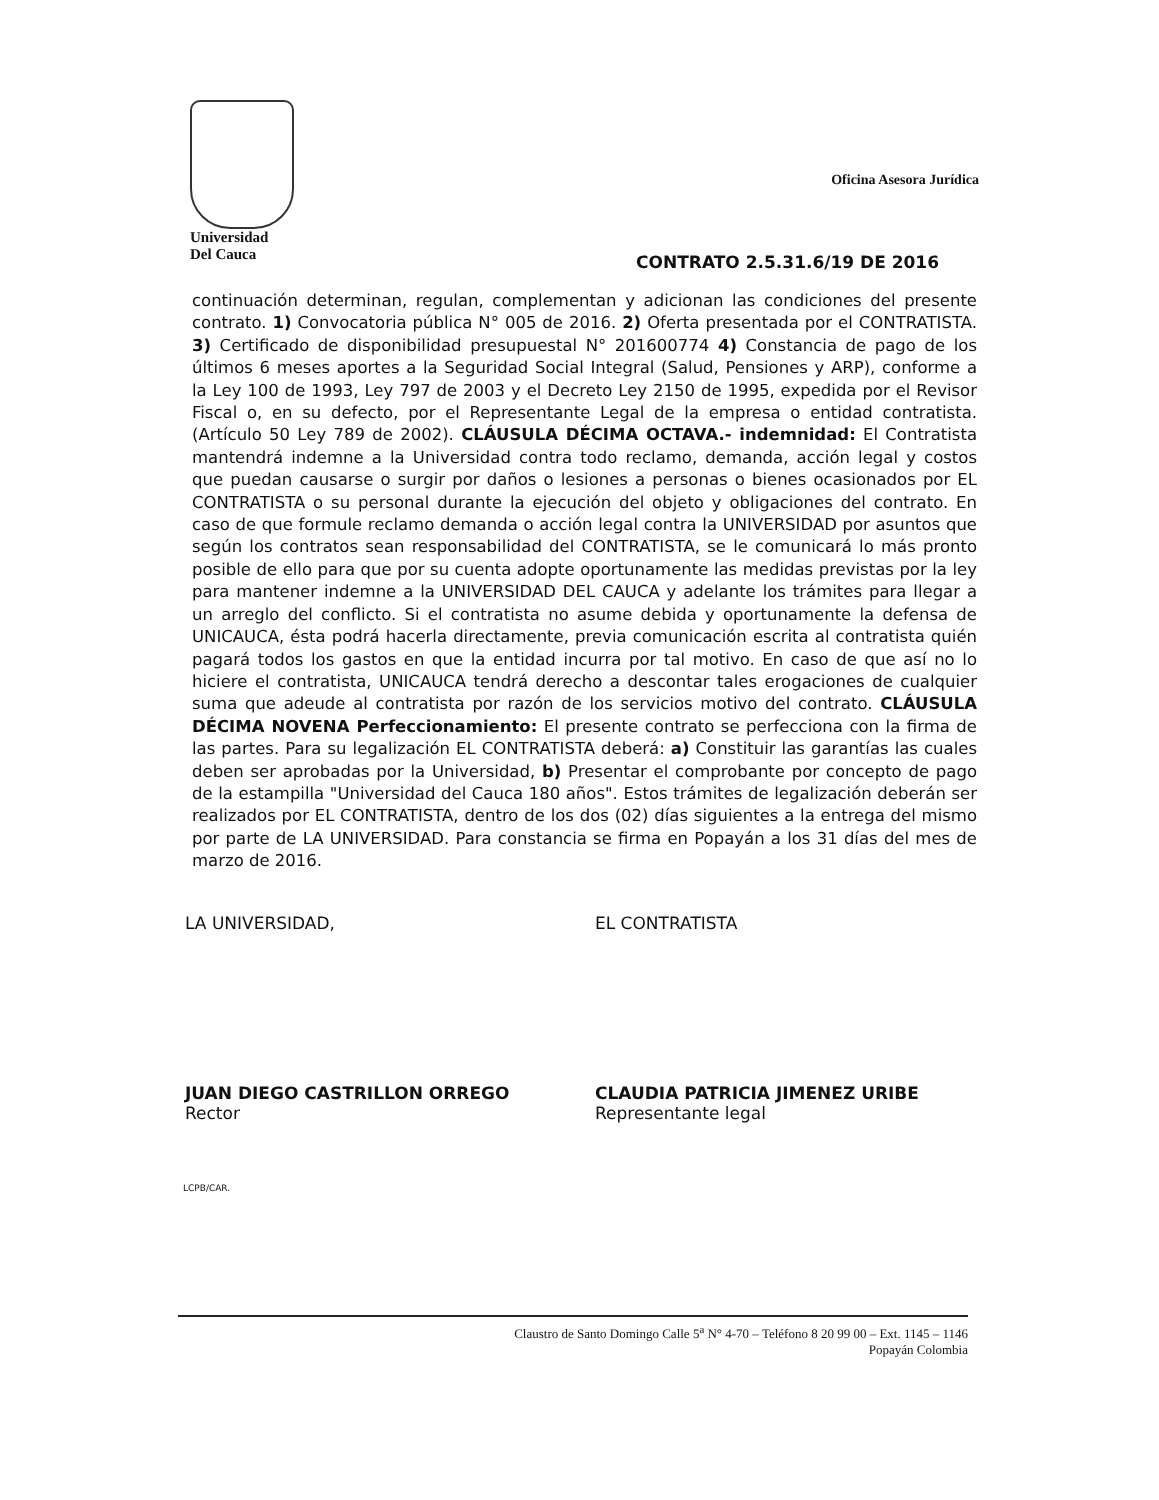Universidad
Del Cauca
Oficina Asesora Jurídica
CONTRATO 2.5.31.6/19 DE 2016
continuación determinan, regulan, complementan y adicionan las condiciones del presente contrato. 1) Convocatoria pública N° 005 de 2016. 2) Oferta presentada por el CONTRATISTA. 3) Certificado de disponibilidad presupuestal N° 201600774 4) Constancia de pago de los últimos 6 meses aportes a la Seguridad Social Integral (Salud, Pensiones y ARP), conforme a la Ley 100 de 1993, Ley 797 de 2003 y el Decreto Ley 2150 de 1995, expedida por el Revisor Fiscal o, en su defecto, por el Representante Legal de la empresa o entidad contratista. (Artículo 50 Ley 789 de 2002). CLÁUSULA DÉCIMA OCTAVA.- indemnidad: El Contratista mantendrá indemne a la Universidad contra todo reclamo, demanda, acción legal y costos que puedan causarse o surgir por daños o lesiones a personas o bienes ocasionados por EL CONTRATISTA o su personal durante la ejecución del objeto y obligaciones del contrato. En caso de que formule reclamo demanda o acción legal contra la UNIVERSIDAD por asuntos que según los contratos sean responsabilidad del CONTRATISTA, se le comunicará lo más pronto posible de ello para que por su cuenta adopte oportunamente las medidas previstas por la ley para mantener indemne a la UNIVERSIDAD DEL CAUCA y adelante los trámites para llegar a un arreglo del conflicto. Si el contratista no asume debida y oportunamente la defensa de UNICAUCA, ésta podrá hacerla directamente, previa comunicación escrita al contratista quién pagará todos los gastos en que la entidad incurra por tal motivo. En caso de que así no lo hiciere el contratista, UNICAUCA tendrá derecho a descontar tales erogaciones de cualquier suma que adeude al contratista por razón de los servicios motivo del contrato. CLÁUSULA DÉCIMA NOVENA Perfeccionamiento: El presente contrato se perfecciona con la firma de las partes. Para su legalización EL CONTRATISTA deberá: a) Constituir las garantías las cuales deben ser aprobadas por la Universidad, b) Presentar el comprobante por concepto de pago de la estampilla "Universidad del Cauca 180 años". Estos trámites de legalización deberán ser realizados por EL CONTRATISTA, dentro de los dos (02) días siguientes a la entrega del mismo por parte de LA UNIVERSIDAD. Para constancia se firma en Popayán a los 31 días del mes de marzo de 2016.
LA UNIVERSIDAD,
JUAN DIEGO CASTRILLON ORREGO
Rector
EL CONTRATISTA
CLAUDIA PATRICIA JIMENEZ URIBE
Representante legal
LCPB/CAR.
Claustro de Santo Domingo Calle 5<sup>a</sup> N° 4-70 – Teléfono 8 20 99 00 – Ext. 1145 – 1146
Popayán Colombia